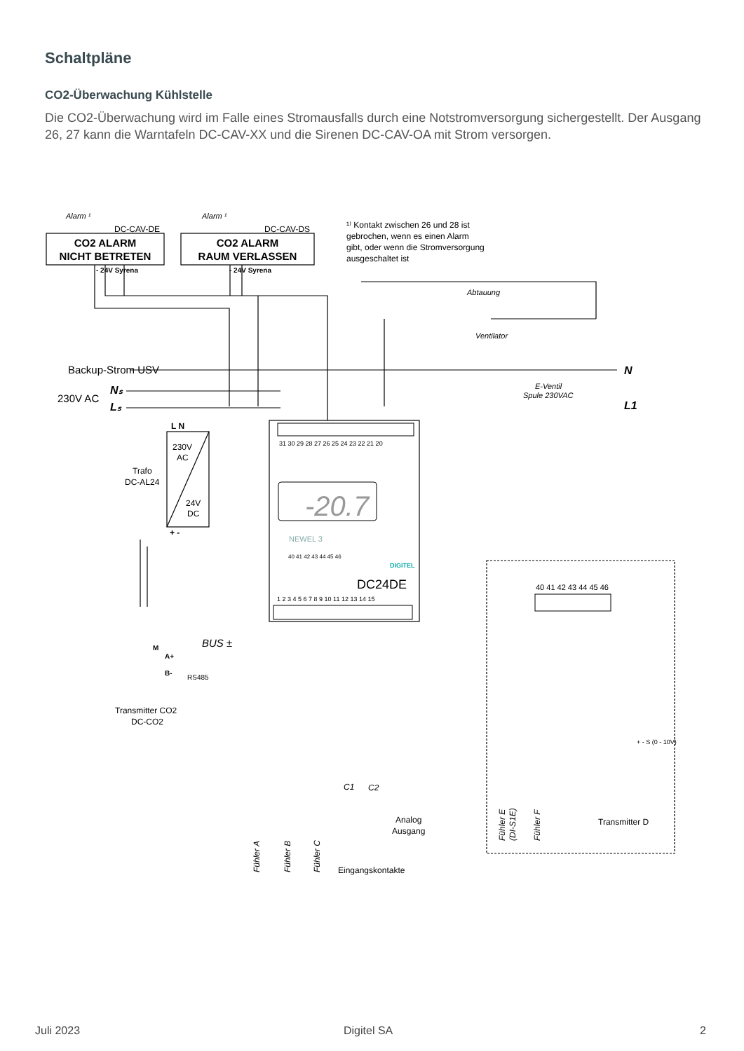Schaltpläne
CO2-Überwachung Kühlstelle
Die CO2-Überwachung wird im Falle eines Stromausfalls durch eine Notstromversorgung sichergestellt. Der Ausgang 26, 27 kann die Warntafeln DC-CAV-XX und die Sirenen DC-CAV-OA mit Strom versorgen.
Alarm ¹
Alarm ¹
DC-CAV-DE
DC-CAV-DS
CO2 ALARM
NICHT BETRETEN
CO2 ALARM
RAUM VERLASSEN
- 24V Syrena
- 24V Syrena
¹⁾ Kontakt zwischen 26 und 28 ist
gebrochen, wenn es einen Alarm
gibt, oder wenn die Stromversorgung
ausgeschaltet ist
Abtauung
Ventilator
E-Ventil
Spule 230VAC
N
L1
Backup-Strom USV
230V AC
Nₛ
Lₛ
L N
230V
AC
24V
DC
Trafo
DC-AL24
+ -
31 30 29 28 27 26 25 24 23 22 21 20
-20.7
NEWEL 3
DIGITEL
40 41 42 43 44 45 46
DC24DE
1 2 3 4 5 6 7 8 9 10 11 12 13 14 15
BUS ±
M
A+
B-
RS485
Transmitter CO2
DC-CO2
C1
C2
Analog
Ausgang
Eingangskontakte
Fühler A
Fühler B
Fühler C
40 41 42 43 44 45 46
+ - S (0 - 10V)
Transmitter D
Fühler E
(DI-S1E)
Fühler F
Juli 2023 Digitel SA 2